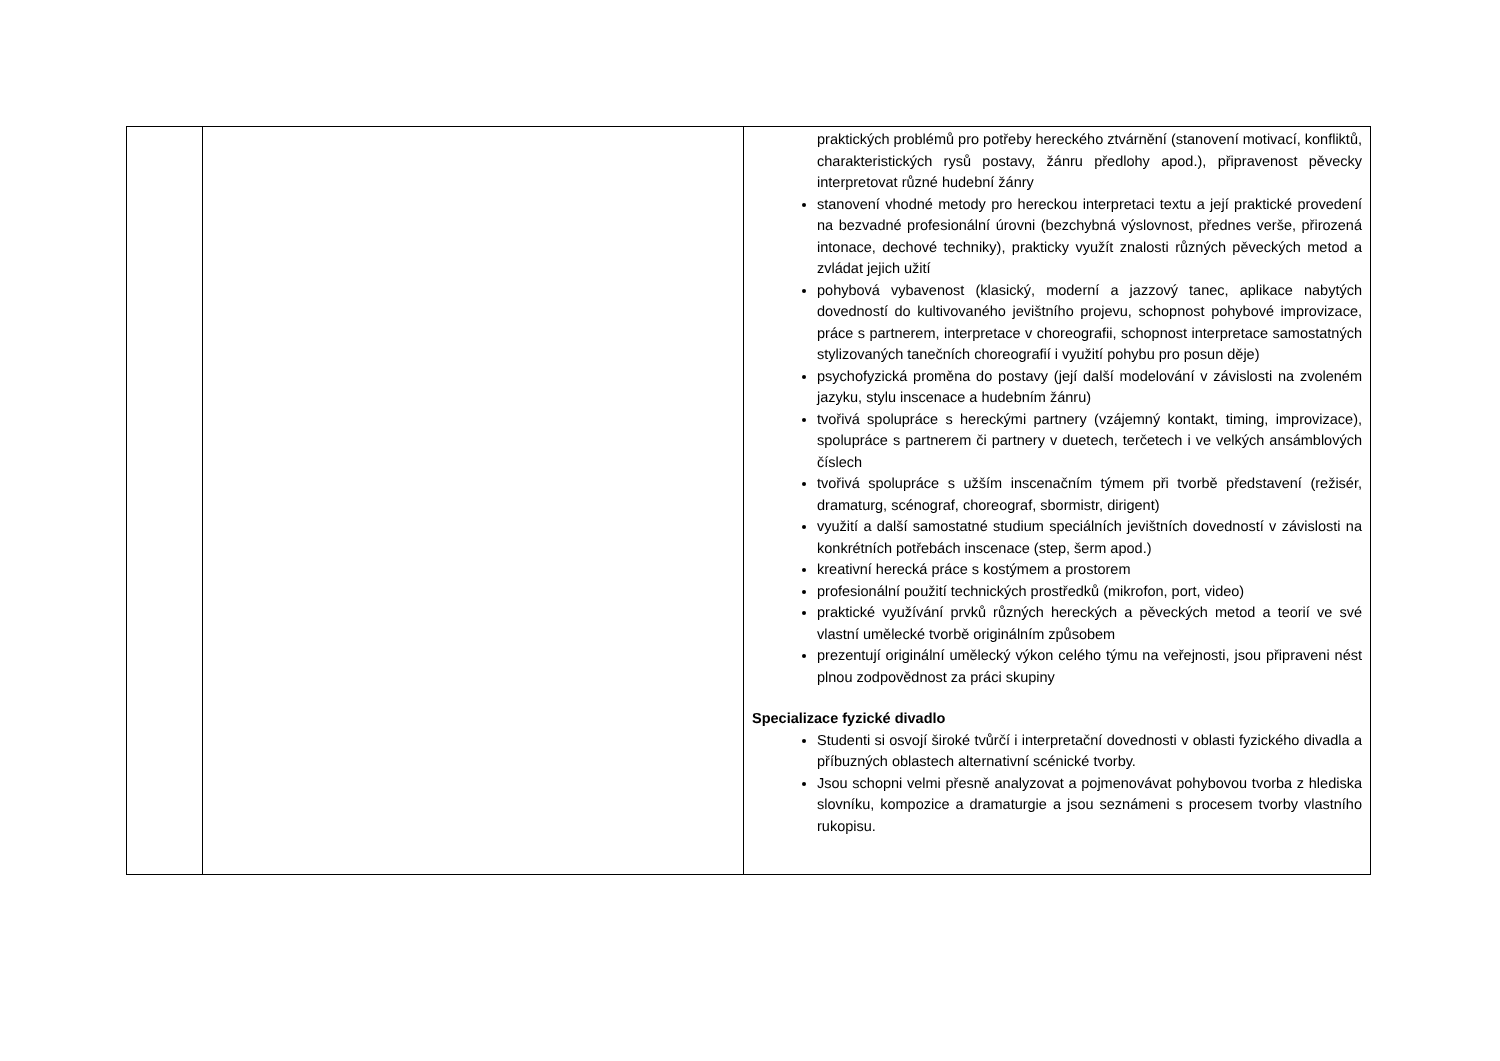| | | praktických problémů pro potřeby hereckého ztvárnění (stanovení motivací, konfliktů, charakteristických rysů postavy, žánru předlohy apod.), připravenost pěvecky interpretovat různé hudební žánry stanovení vhodné metody pro hereckou interpretaci textu a její praktické provedení na bezvadné profesionální úrovni (bezchybná výslovnost, přednes verše, přirozená intonace, dechové techniky), prakticky využít znalosti různých pěveckých metod a zvládat jejich užití pohybová vybavenost (klasický, moderní a jazzový tanec, aplikace nabytých dovedností do kultivovaného jevištního projevu, schopnost pohybové improvizace, práce s partnerem, interpretace v choreografii, schopnost interpretace samostatných stylizovaných tanečních choreografií i využití pohybu pro posun děje) psychofyzická proměna do postavy (její další modelování v závislosti na zvoleném jazyku, stylu inscenace a hudebním žánru) tvořivá spolupráce s hereckými partnery (vzájemný kontakt, timing, improvizace), spolupráce s partnerem či partnery v duetech, terčetech i ve velkých ansámblových číslech tvořivá spolupráce s užším inscenačním týmem při tvorbě představení (režisér, dramaturg, scénograf, choreograf, sbormistr, dirigent) využití a další samostatné studium speciálních jevištních dovedností v závislosti na konkrétních potřebách inscenace (step, šerm apod.) kreativní herecká práce s kostýmem a prostorem profesionální použití technických prostředků (mikrofon, port, video) praktické využívání prvků různých hereckých a pěveckých metod a teorií ve své vlastní umělecké tvorbě originálním způsobem prezentují originální umělecký výkon celého týmu na veřejnosti, jsou připraveni nést plnou zodpovědnost za práci skupiny Specializace fyzické divadlo Studenti si osvojí široké tvůrčí i interpretační dovednosti v oblasti fyzického divadla a příbuzných oblastech alternativní scénické tvorby. Jsou schopni velmi přesně analyzovat a pojmenovávat pohybovou tvorba z hlediska slovníku, kompozice a dramaturgie a jsou seznámeni s procesem tvorby vlastního rukopisu. |